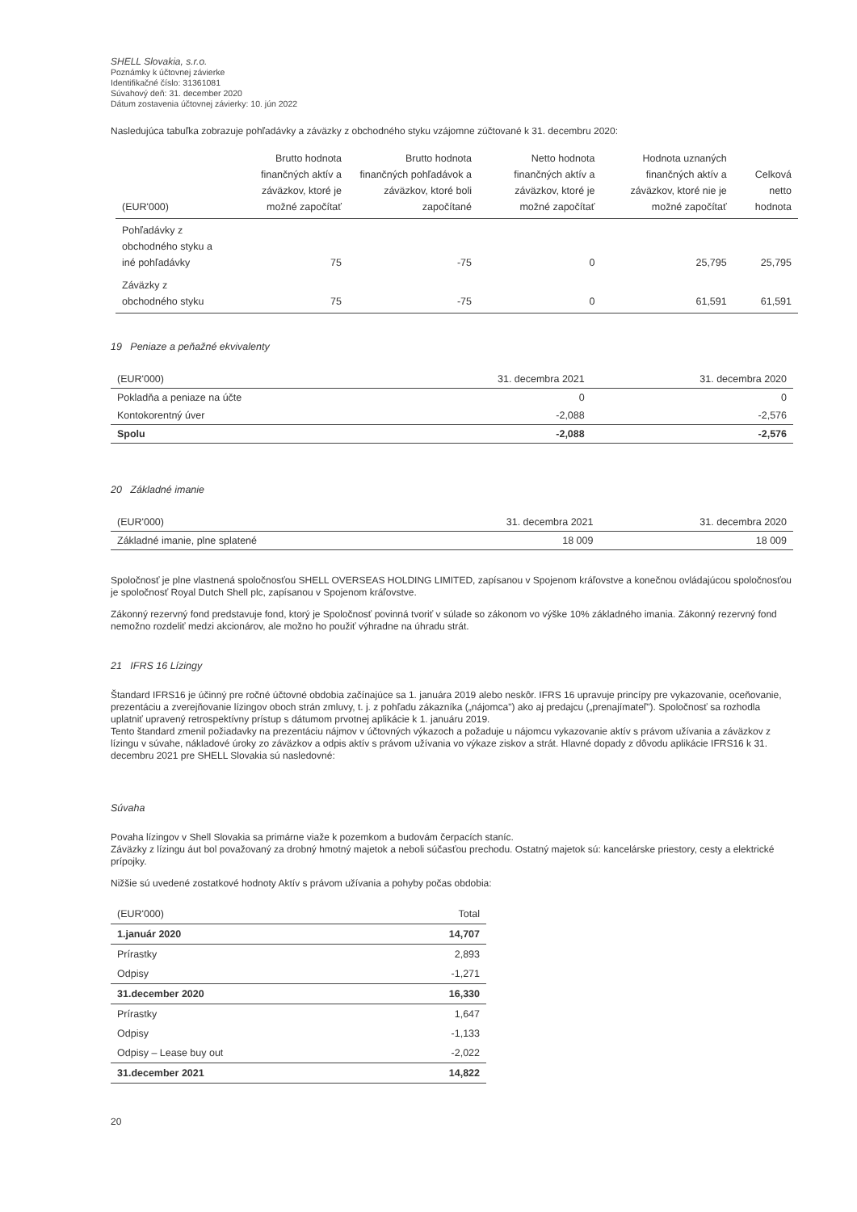SHELL Slovakia, s.r.o.
Poznámky k účtovnej závierke
Identifikačné číslo: 31361081
Súvahový deň: 31. december 2020
Dátum zostavenia účtovnej závierky: 10. jún 2022
Nasledujúca tabuľka zobrazuje pohľadávky a záväzky z obchodného styku vzájomne zúčtované k 31. decembru 2020:
| (EUR'000) | Brutto hodnota finančných aktív a záväzkov, ktoré je možné započítať | Brutto hodnota finančných pohľadávok a záväzkov, ktoré boli započítané | Netto hodnota finančných aktív a záväzkov, ktoré je možné započítať | Hodnota uznaných finančných aktív a záväzkov, ktoré nie je možné započítať | Celková netto hodnota |
| --- | --- | --- | --- | --- | --- |
| Pohľadávky z obchodného styku a iné pohľadávky | 75 | -75 | 0 | 25,795 | 25,795 |
| Záväzky z obchodného styku | 75 | -75 | 0 | 61,591 | 61,591 |
19 Peniaze a peňažné ekvivalenty
| (EUR'000) | 31. decembra 2021 | 31. decembra 2020 |
| --- | --- | --- |
| Pokladňa a peniaze na účte | 0 | 0 |
| Kontokorentný úver | -2,088 | -2,576 |
| Spolu | -2,088 | -2,576 |
20 Základné imanie
| (EUR'000) | 31. decembra 2021 | 31. decembra 2020 |
| --- | --- | --- |
| Základné imanie, plne splatené | 18 009 | 18 009 |
Spoločnosť je plne vlastnená spoločnosťou SHELL OVERSEAS HOLDING LIMITED, zapísanou v Spojenom kráľovstve a konečnou ovládajúcou spoločnosťou je spoločnosť Royal Dutch Shell plc, zapísanou v Spojenom kráľovstve.
Zákonný rezervný fond predstavuje fond, ktorý je Spoločnosť povinná tvoriť v súlade so zákonom vo výške 10% základného imania. Zákonný rezervný fond nemožno rozdeliť medzi akcionárov, ale možno ho použiť výhradne na úhradu strát.
21 IFRS 16 Lízingy
Štandard IFRS16 je účinný pre ročné účtovné obdobia začínajúce sa 1. januára 2019 alebo neskôr. IFRS 16 upravuje princípy pre vykazovanie, oceňovanie, prezentáciu a zverejňovanie lízingov oboch strán zmluvy, t. j. z pohľadu zákazníka („nájomca") ako aj predajcu („prenajímateľ"). Spoločnosť sa rozhodla uplatniť upravený retrospektívny prístup s dátumom prvotnej aplikácie k 1. januáru 2019.
Tento štandard zmenil požiadavky na prezentáciu nájmov v účtovných výkazoch a požaduje u nájomcu vykazovanie aktív s právom užívania a záväzkov z lízingu v súvahe, nákladové úroky zo záväzkov a odpis aktív s právom užívania vo výkaze ziskov a strát. Hlavné dopady z dôvodu aplikácie IFRS16 k 31. decembru 2021 pre SHELL Slovakia sú nasledovné:
Súvaha
Povaha lízingov v Shell Slovakia sa primárne viaže k pozemkom a budovám čerpacích staníc.
Záväzky z lízingu áut bol považovaný za drobný hmotný majetok a neboli súčasťou prechodu. Ostatný majetok sú: kancelárske priestory, cesty a elektrické prípojky.
Nižšie sú uvedené zostatkové hodnoty Aktív s právom užívania a pohyby počas obdobia:
| (EUR'000) | Total |
| --- | --- |
| 1.január 2020 | 14,707 |
| Prírastky | 2,893 |
| Odpisy | -1,271 |
| 31.december 2020 | 16,330 |
| Prírastky | 1,647 |
| Odpisy | -1,133 |
| Odpisy – Lease buy out | -2,022 |
| 31.december 2021 | 14,822 |
20